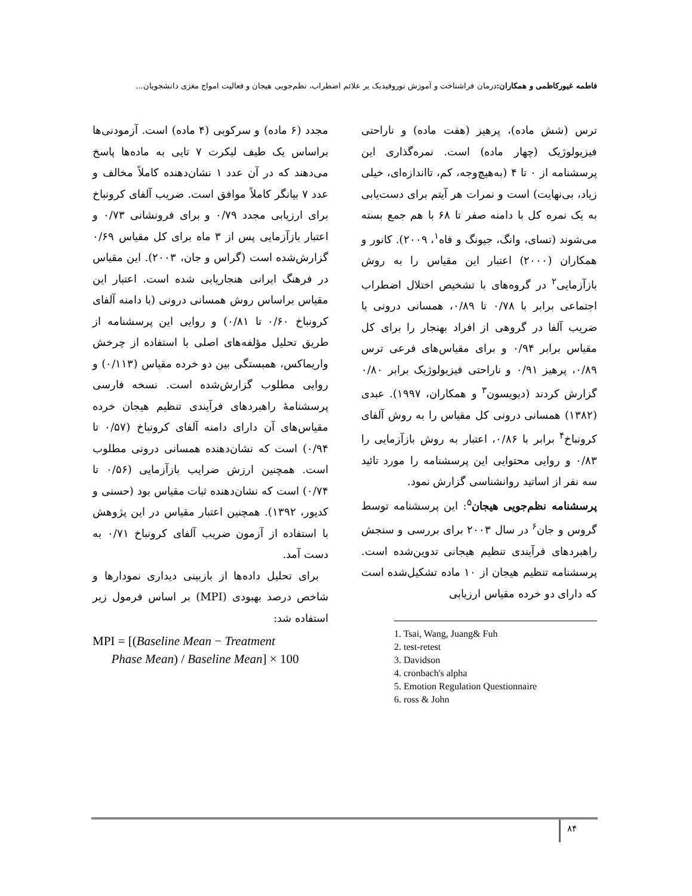فاطمه غیورکاظمی و همکاران: درمان فراشناخت و آموزش نوروفیدبک بر علائم اضطراب، نظم‌جویی هیجان و فعالیت امواج مغزی دانشجویان...
ترس (شش ماده)، پرهیز (هفت ماده) و ناراحتی فیزیولوژیک (چهار ماده) است. نمره‌گذاری این پرسشنامه از ۰ تا ۴ (به‌هیچ‌وجه، کم، تااندازه‌ای، خیلی زیاد، بی‌نهایت) است و نمرات هر آیتم برای دست‌یابی به یک نمره کل با دامنه صفر تا ۶۸ با هم جمع بسته می‌شوند (تسای، وانگ، جیونگ و فاه<sup>۱</sup>، ۲۰۰۹). کانور و همکاران (۲۰۰۰) اعتبار این مقیاس را به روش بازآزمایی<sup>۲</sup> در گروه‌های با تشخیص اختلال اضطراب اجتماعی برابر با ۰/۷۸ تا ۰/۸۹، همسانی درونی یا ضریب آلفا در گروهی از افراد بهنجار را برای کل مقیاس برابر ۰/۹۴ و برای مقیاس‌های فرعی ترس ۰/۸۹، پرهیز ۰/۹۱ و ناراحتی فیزیولوژیک برابر ۰/۸۰ گزارش کردند (دیویسون<sup>۳</sup> و همکاران، ۱۹۹۷). عبدی (۱۳۸۲) همسانی درونی کل مقیاس را به روش آلفای کرونباخ<sup>۴</sup> برابر با ۰/۸۶، اعتبار به روش بازآزمایی را ۰/۸۳ و روایی محتوایی این پرسشنامه را مورد تائید سه نفر از اساتید روانشناسی گزارش نمود.
پرسشنامه نظم‌جویی هیجان<sup>۵</sup>: این پرسشنامه توسط گروس و جان<sup>۶</sup> در سال ۲۰۰۳ برای بررسی و سنجش راهبردهای فرآیندی تنظیم هیجانی تدوین‌شده است. پرسشنامه تنظیم هیجان از ۱۰ ماده تشکیل‌شده است که دارای دو خرده مقیاس ارزیابی
1. Tsai, Wang, Juang& Fuh
2. test-retest
3. Davidson
4. cronbach's alpha
5. Emotion Regulation Questionnaire
6. ross & John
مجدد (۶ ماده) و سرکوبی (۴ ماده) است. آزمودنی‌ها براساس یک طیف لیکرت ۷ تایی به ماده‌ها پاسخ می‌دهند که در آن عدد ۱ نشان‌دهنده کاملاً مخالف و عدد ۷ بیانگر کاملاً موافق است. ضریب آلفای کرونباخ برای ارزیابی مجدد ۰/۷۹ و برای فرونشانی ۰/۷۳ و اعتبار بازآزمایی پس از ۳ ماه برای کل مقیاس ۰/۶۹ گزارش‌شده است (گراس و جان، ۲۰۰۳). این مقیاس در فرهنگ ایرانی هنجاریابی شده است. اعتبار این مقیاس براساس روش همسانی درونی (با دامنه آلفای کرونباخ ۰/۶۰ تا ۰/۸۱) و روایی این پرسشنامه از طریق تحلیل مؤلفه‌های اصلی با استفاده از چرخش واریماکس، همبستگی بین دو خرده مقیاس (۰/۱۱۳) و روایی مطلوب گزارش‌شده است. نسخه فارسی پرسشنامهٔ راهبردهای فرآیندی تنظیم هیجان خرده مقیاس‌های آن دارای دامنه آلفای کرونباخ (۰/۵۷ تا ۰/۹۴) است که نشان‌دهنده همسانی درونی مطلوب است. همچنین ارزش ضرایب بازآزمایی (۰/۵۶ تا ۰/۷۴) است که نشان‌دهنده ثبات مقیاس بود (حسنی و کدیور، ۱۳۹۲). همچنین اعتبار مقیاس در این پژوهش با استفاده از آزمون ضریب آلفای کرونباخ ۰/۷۱ به دست آمد.
برای تحلیل داده‌ها از بازبینی دیداری نمودارها و شاخص درصد بهبودی (MPI) بر اساس فرمول زیر استفاده شد:
MPI = [(Baseline Mean − Treatment
Phase Mean) / Baseline Mean] × 100
۸۴